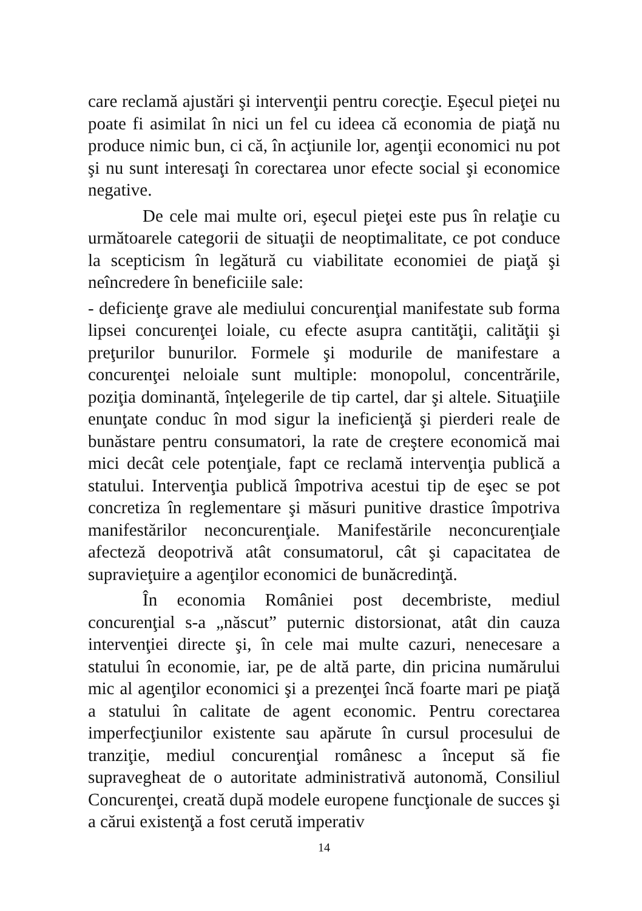care reclamă ajustări şi intervenţii pentru corecţie. Eşecul pieţei nu poate fi asimilat în nici un fel cu ideea că economia de piaţă nu produce nimic bun, ci că, în acţiunile lor, agenţii economici nu pot şi nu sunt interesaţi în corectarea unor efecte social şi economice negative.
De cele mai multe ori, eşecul pieţei este pus în relaţie cu următoarele categorii de situaţii de neoptimalitate, ce pot conduce la scepticism în legătură cu viabilitate economiei de piaţă şi neîncredere în beneficiile sale:
- deficienţe grave ale mediului concurenţial manifestate sub forma lipsei concurenţei loiale, cu efecte asupra cantităţii, calităţii şi preţurilor bunurilor. Formele şi modurile de manifestare a concurenţei neloiale sunt multiple: monopolul, concentrările, poziţia dominantă, înţelegerile de tip cartel, dar şi altele. Situaţiile enunţate conduc în mod sigur la ineficienţă şi pierderi reale de bunăstare pentru consumatori, la rate de creştere economică mai mici decât cele potenţiale, fapt ce reclamă intervenţia publică a statului. Intervenţia publică împotriva acestui tip de eşec se pot concretiza în reglementare şi măsuri punitive drastice împotriva manifestărilor neconcurenţiale. Manifestările neconcurenţiale afecteză deopotrivă atât consumatorul, cât şi capacitatea de supravieţuire a agenţilor economici de bunăcredinţă.
În economia României post decembriste, mediul concurenţial s-a „născut” puternic distorsionat, atât din cauza intervenţiei directe şi, în cele mai multe cazuri, nenecesare a statului în economie, iar, pe de altă parte, din pricina numărului mic al agenţilor economici şi a prezenţei încă foarte mari pe piaţă a statului în calitate de agent economic. Pentru corectarea imperfecţiunilor existente sau apărute în cursul procesului de tranziţie, mediul concurenţial românesc a început să fie supravegheat de o autoritate administrativă autonomă, Consiliul Concurenţei, creată după modele europene funcţionale de succes şi a cărui existenţă a fost cerută imperativ
14